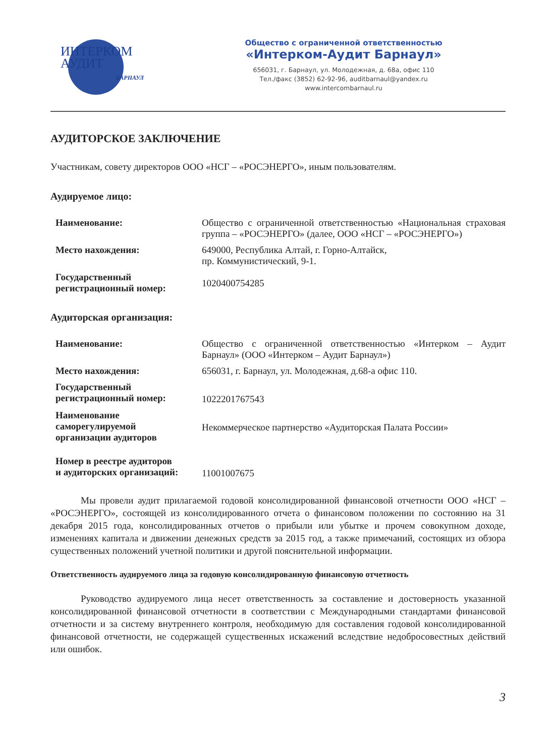ИНТЕРКОМ
АУДИТ
БАРНАУЛ
Общество с ограниченной ответственностью
«Интерком-Аудит Барнаул»
656031, г. Барнаул, ул. Молодежная, д. 68а, офис 110
Тел./факс (3852) 62-92-96, auditbarnaul@yandex.ru
www.intercombarnaul.ru
АУДИТОРСКОЕ ЗАКЛЮЧЕНИЕ
Участникам, совету директоров ООО «НСГ – «РОСЭНЕРГО», иным пользователям.
Аудируемое лицо:
Наименование: Общество с ограниченной ответственностью «Национальная страховая группа – «РОСЭНЕРГО» (далее, ООО «НСГ – «РОСЭНЕРГО»)
Место нахождения: 649000, Республика Алтай, г. Горно-Алтайск,
пр. Коммунистический, 9-1.
Государственный регистрационный номер:
1020400754285
Аудиторская организация:
Наименование: Общество с ограниченной ответственностью «Интерком – Аудит Барнаул» (ООО «Интерком – Аудит Барнаул»)
Место нахождения: 656031, г. Барнаул, ул. Молодежная, д.68-а офис 110.
Государственный
регистрационный номер:
1022201767543
Наименование
саморегулируемой
организации аудиторов
Некоммерческое партнерство «Аудиторская Палата России»
Номер в реестре аудиторов
и аудиторских организаций:
11001007675
Мы провели аудит прилагаемой годовой консолидированной финансовой отчетности ООО «НСГ – «РОСЭНЕРГО», состоящей из консолидированного отчета о финансовом положении по состоянию на 31 декабря 2015 года, консолидированных отчетов о прибыли или убытке и прочем совокупном доходе, изменениях капитала и движении денежных средств за 2015 год, а также примечаний, состоящих из обзора существенных положений учетной политики и другой пояснительной информации.
Ответственность аудируемого лица за годовую консолидированную финансовую отчетность
Руководство аудируемого лица несет ответственность за составление и достоверность указанной консолидированной финансовой отчетности в соответствии с Международными стандартами финансовой отчетности и за систему внутреннего контроля, необходимую для составления годовой консолидированной финансовой отчетности, не содержащей существенных искажений вследствие недобросовестных действий или ошибок.
3